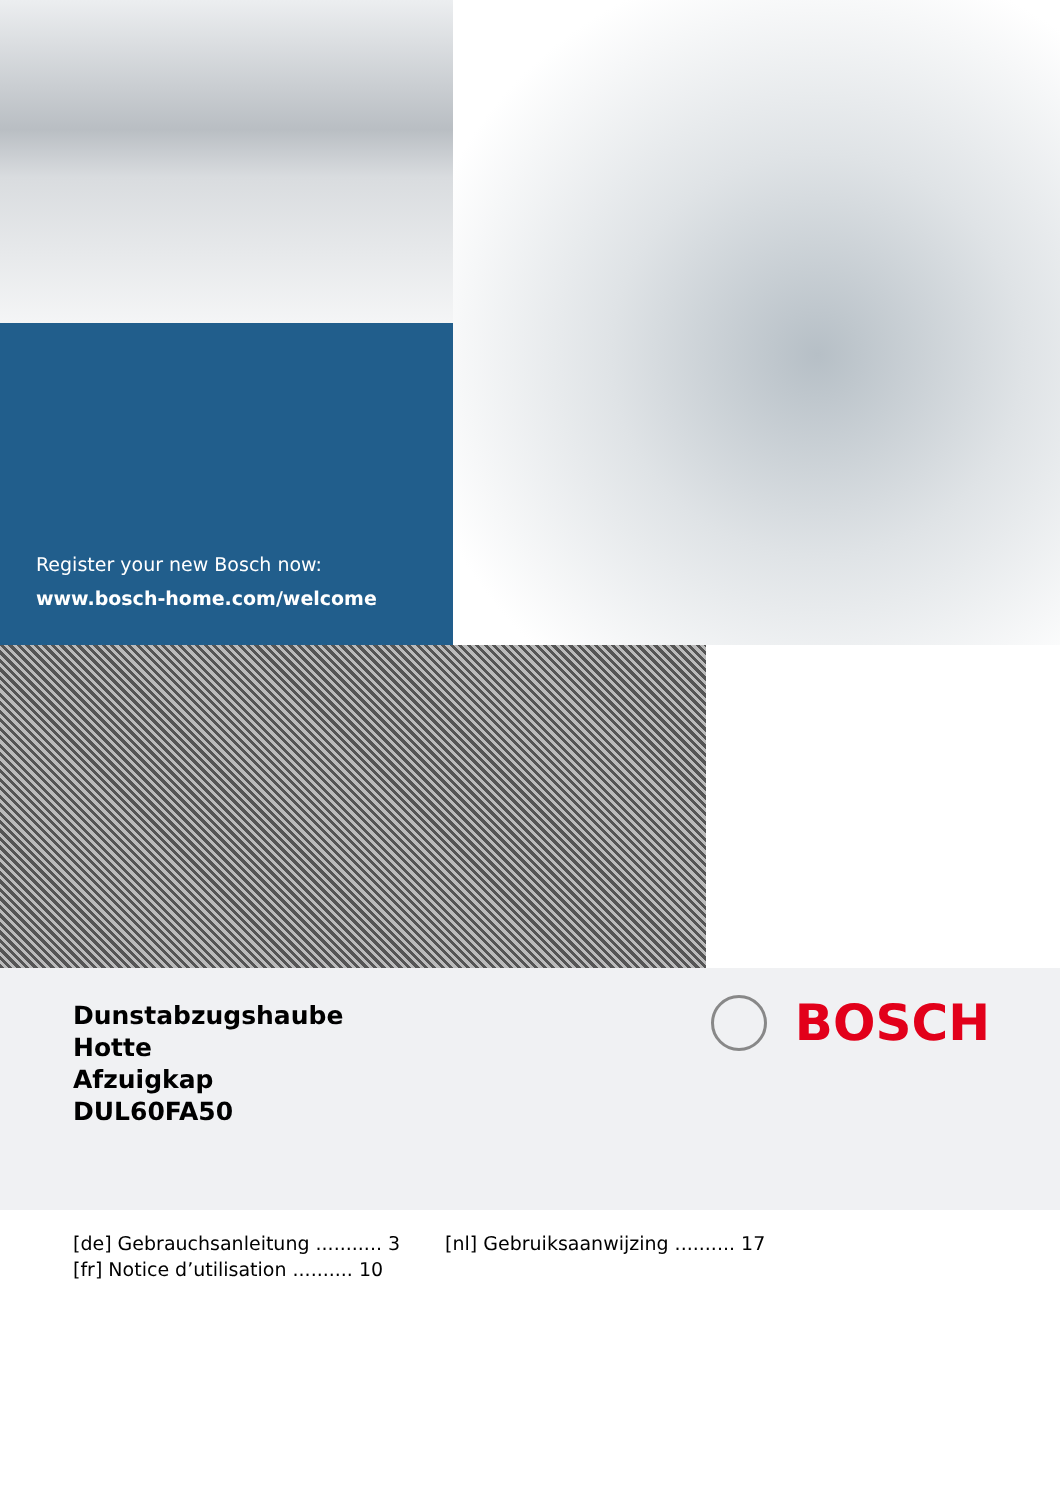Register your new Bosch now:
www.bosch-home.com/welcome
Dunstabzugshaube
Hotte
Afzuigkap
DUL60FA50
BOSCH
[de] Gebrauchsanleitung ........... 3
[fr] Notice d’utilisation .......... 10
[nl] Gebruiksaanwijzing .......... 17